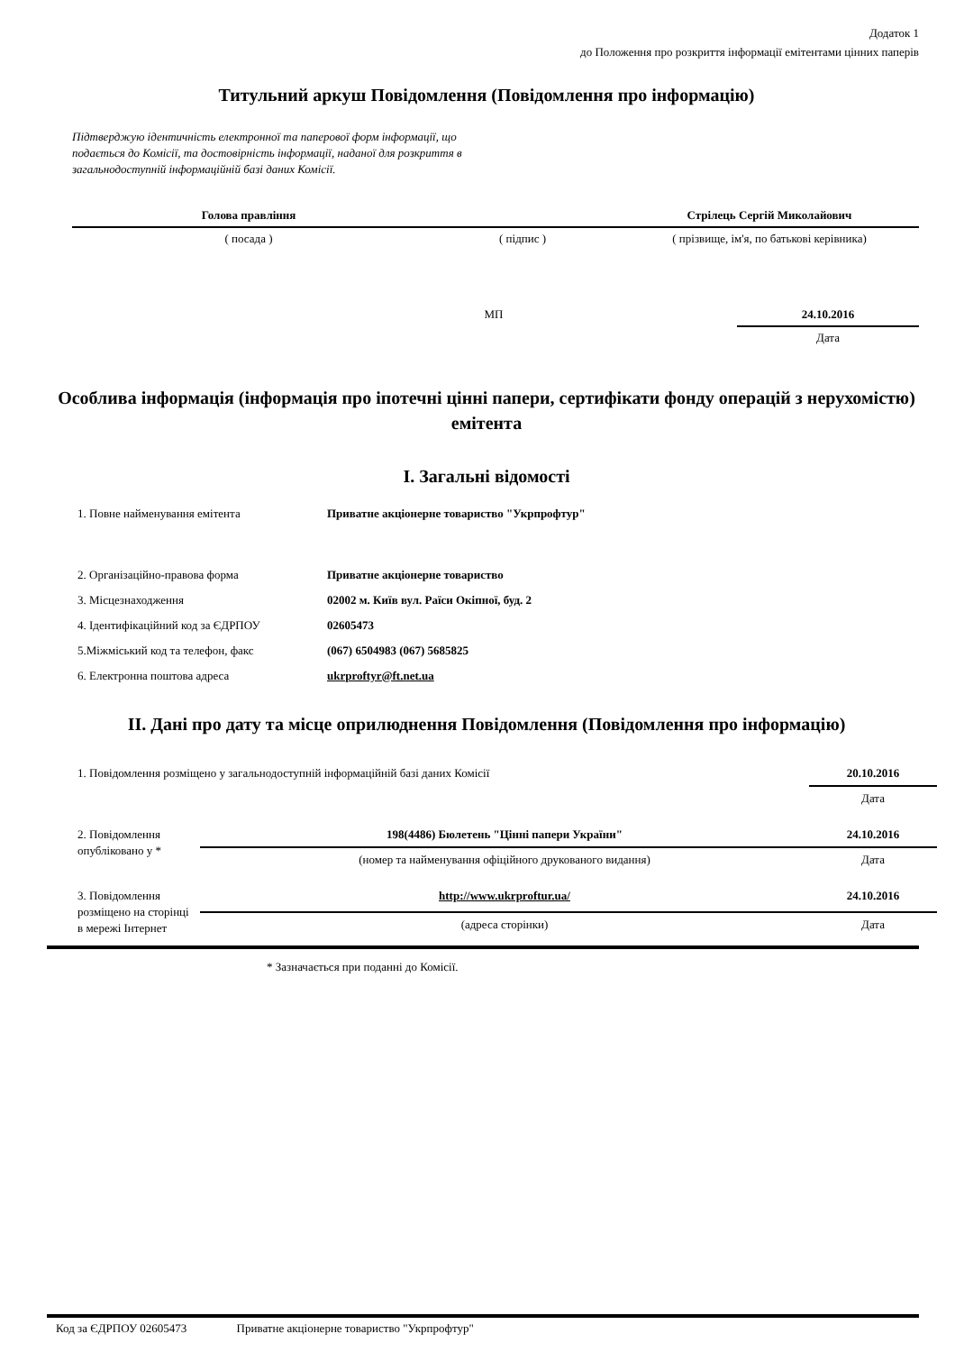Додаток 1
до Положення про розкриття інформації емітентами цінних паперів
Титульний аркуш Повідомлення (Повідомлення про інформацію)
Підтверджую ідентичність електронної та паперової форм інформації, що подається до Комісії, та достовірність інформації, наданої для розкриття в загальнодоступній інформаційній базі даних Комісії.
| Голова правління | | Стрілець Сергій Миколайович |
| ( посада ) | ( підпис ) | ( прізвище, ім'я, по батькові керівника) |
| | МП | | 24.10.2016 |
| | | | Дата |
Особлива інформація (інформація про іпотечні цінні папери, сертифікати фонду операцій з нерухомістю) емітента
I. Загальні відомості
| 1. Повне найменування емітента | Приватне акціонерне товариство "Укрпрофтур" |
| 2. Організаційно-правова форма | Приватне акціонерне товариство |
| 3. Місцезнаходження | 02002 м. Київ вул. Раїси Окіпної, буд. 2 |
| 4. Ідентифікаційний код за ЄДРПОУ | 02605473 |
| 5.Міжміський код та телефон, факс | (067) 6504983 (067) 5685825 |
| 6. Електронна поштова адреса | ukrproftyr@ft.net.ua |
II. Дані про дату та місце оприлюднення Повідомлення (Повідомлення про інформацію)
| 1. Повідомлення розміщено у загальнодоступній інформаційній базі даних Комісії | | 20.10.2016 |
| | | Дата |
| 2. Повідомлення опубліковано у * | 198(4486) Бюлетень "Цінні папери України" | 24.10.2016 |
| | (номер та найменування офіційного друкованого видання) | Дата |
| 3. Повідомлення розміщено на сторінці в мережі Інтернет | http://www.ukrproftur.ua/ | 24.10.2016 |
| | (адреса сторінки) | Дата |
* Зазначається при поданні до Комісії.
Код за ЄДРПОУ 02605473 Приватне акціонерне товариство "Укрпрофтур"